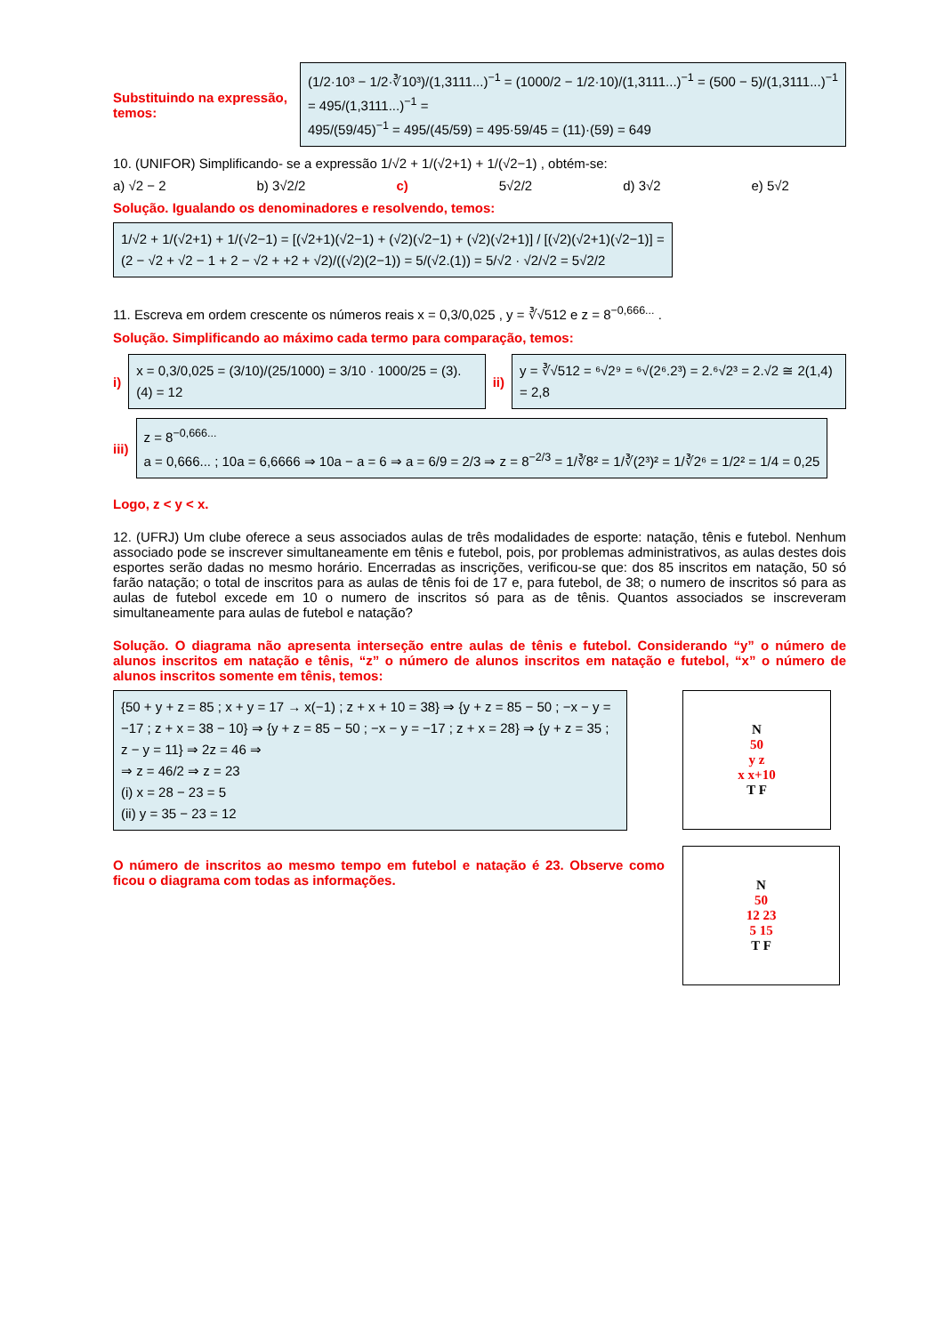Substituindo na expressão, temos:
(1/2·10³ − 1/2·∛10³)/(1,3111...)<sup>−1</sup> = (1000/2 − 1/2·10)/(1,3111...)<sup>−1</sup> = (500 − 5)/(1,3111...)<sup>−1</sup> = 495/(1,3111...)<sup>−1</sup> =
495/(59/45)<sup>−1</sup> = 495/(45/59) = 495·59/45 = (11)·(59) = 649
10. (UNIFOR) Simplificando- se a expressão 1/√2 + 1/(√2+1) + 1/(√2−1) , obtém-se:
a) √2 − 2 b) 3√2/2 c) 5√2/2 d) 3√2 e) 5√2
Solução. Igualando os denominadores e resolvendo, temos:
1/√2 + 1/(√2+1) + 1/(√2−1) = [(√2+1)(√2−1) + (√2)(√2−1) + (√2)(√2+1)] / [(√2)(√2+1)(√2−1)] =
(2 − √2 + √2 − 1 + 2 − √2 + +2 + √2)/((√2)(2−1)) = 5/(√2.(1)) = 5/√2 · √2/√2 = 5√2/2
11. Escreva em ordem crescente os números reais x = 0,3/0,025 , y = ∛√512 e z = 8<sup>−0,666...</sup> .
Solução. Simplificando ao máximo cada termo para comparação, temos:
i)
x = 0,3/0,025 = (3/10)/(25/1000) = 3/10 · 1000/25 = (3).(4) = 12
ii)
y = ∛√512 = ⁶√2⁹ = ⁶√(2⁶.2³) = 2.⁶√2³ = 2.√2 ≅ 2(1,4) = 2,8
iii)
z = 8<sup>−0,666...</sup>
a = 0,666... ; 10a = 6,6666 ⇒ 10a − a = 6 ⇒ a = 6/9 = 2/3 ⇒ z = 8<sup>−2/3</sup> = 1/∛8² = 1/∛(2³)² = 1/∛2⁶ = 1/2² = 1/4 = 0,25
Logo, z < y < x.
12. (UFRJ) Um clube oferece a seus associados aulas de três modalidades de esporte: natação, tênis e futebol. Nenhum associado pode se inscrever simultaneamente em tênis e futebol, pois, por problemas administrativos, as aulas destes dois esportes serão dadas no mesmo horário. Encerradas as inscrições, verificou-se que: dos 85 inscritos em natação, 50 só farão natação; o total de inscritos para as aulas de tênis foi de 17 e, para futebol, de 38; o numero de inscritos só para as aulas de futebol excede em 10 o numero de inscritos só para as de tênis. Quantos associados se inscreveram simultaneamente para aulas de futebol e natação?
Solução. O diagrama não apresenta interseção entre aulas de tênis e futebol. Considerando “y” o número de alunos inscritos em natação e tênis, “z” o número de alunos inscritos em natação e futebol, “x” o número de alunos inscritos somente em tênis, temos:
{50 + y + z = 85 ; x + y = 17 → x(−1) ; z + x + 10 = 38} ⇒ {y + z = 85 − 50 ; −x − y = −17 ; z + x = 38 − 10} ⇒ {y + z = 85 − 50 ; −x − y = −17 ; z + x = 28} ⇒ {y + z = 35 ; z − y = 11} ⇒ 2z = 46 ⇒
⇒ z = 46/2 ⇒ z = 23
(i) x = 28 − 23 = 5
(ii) y = 35 − 23 = 12
O número de inscritos ao mesmo tempo em futebol e natação é 23. Observe como ficou o diagrama com todas as informações.
N
50
y z
x x+10
T F
N
50
12 23
5 15
T F